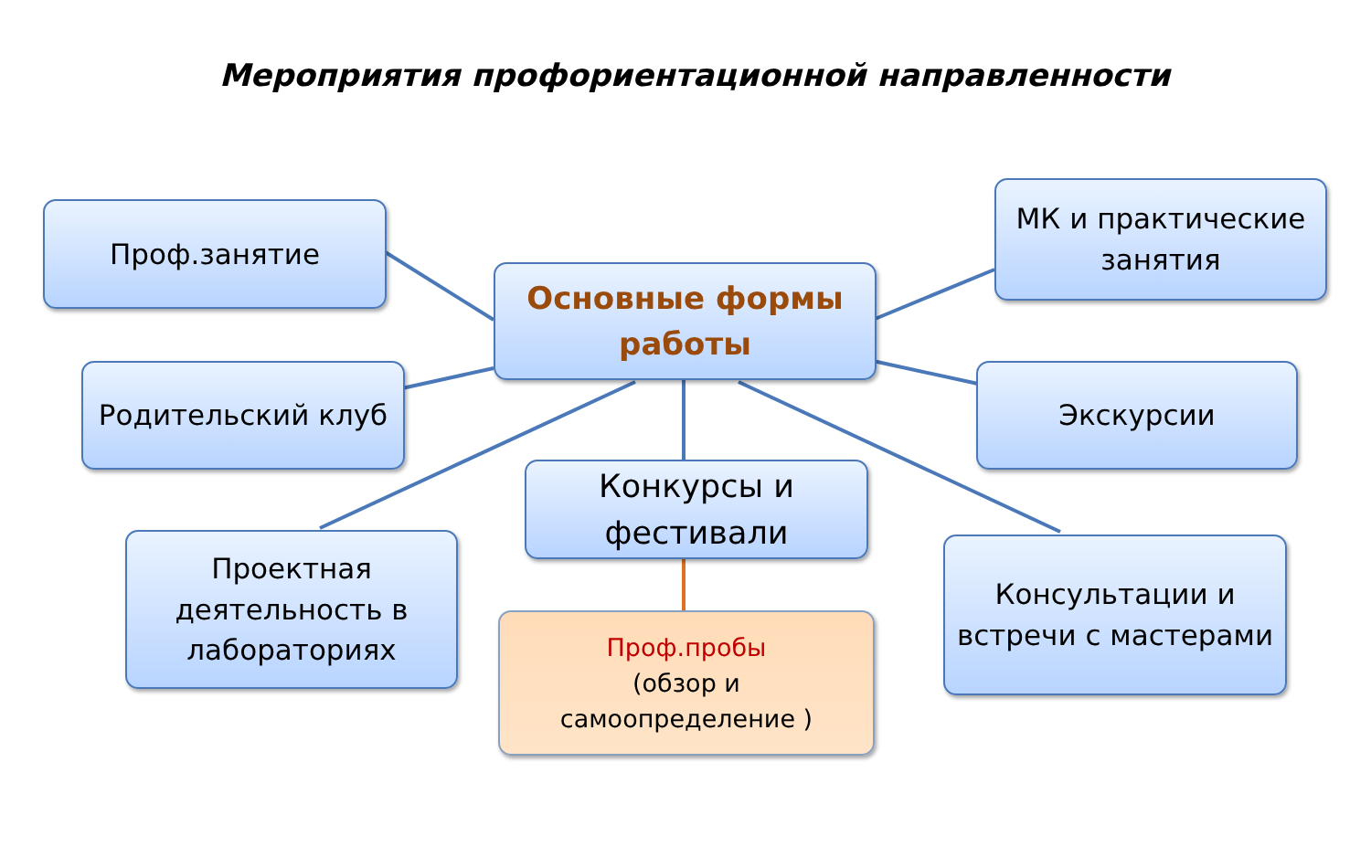Мероприятия профориентационной направленности
Проф.занятие
Основные формы работы
МК и практические занятия
Родительский клуб Экскурсии
Конкурсы и фестивали
Проектная деятельность в лабораториях
Консультации и встречи с мастерами
Проф.пробы
(обзор и
самоопределение )